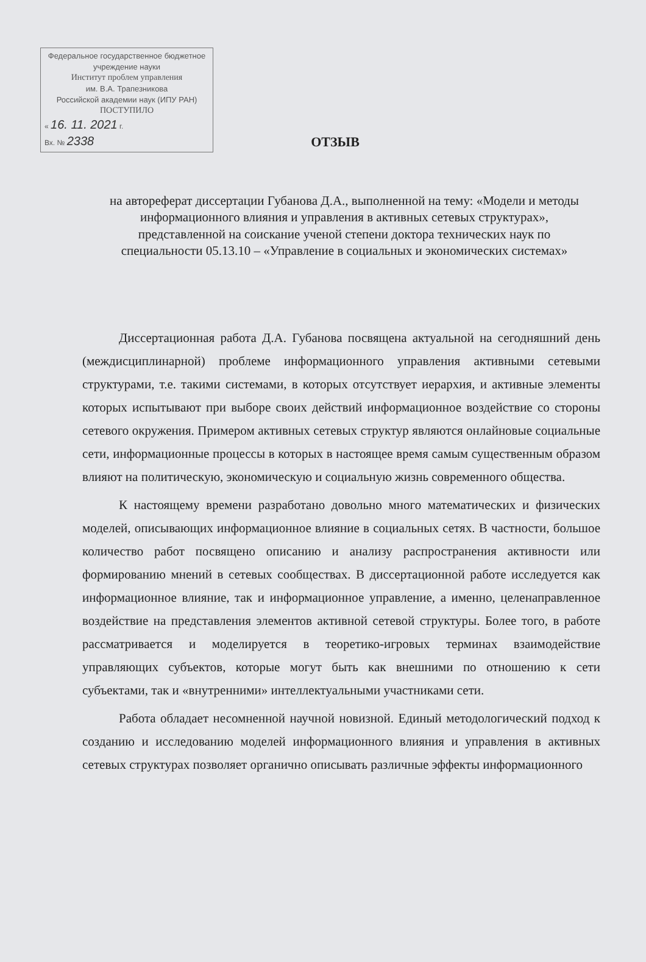Федеральное государственное бюджетное учреждение науки
Институт проблем управления
им. В.А. Трапезникова
Российской академии наук (ИПУ РАН)
ПОСТУПИЛО
« 16. 11. 2021 г.
Вх. № 2338
ОТЗЫВ
на автореферат диссертации Губанова Д.А., выполненной на тему: «Модели и методы информационного влияния и управления в активных сетевых структурах», представленной на соискание ученой степени доктора технических наук по специальности 05.13.10 – «Управление в социальных и экономических системах»
Диссертационная работа Д.А. Губанова посвящена актуальной на сегодняшний день (междисциплинарной) проблеме информационного управления активными сетевыми структурами, т.е. такими системами, в которых отсутствует иерархия, и активные элементы которых испытывают при выборе своих действий информационное воздействие со стороны сетевого окружения. Примером активных сетевых структур являются онлайновые социальные сети, информационные процессы в которых в настоящее время самым существенным образом влияют на политическую, экономическую и социальную жизнь современного общества.
К настоящему времени разработано довольно много математических и физических моделей, описывающих информационное влияние в социальных сетях. В частности, большое количество работ посвящено описанию и анализу распространения активности или формированию мнений в сетевых сообществах. В диссертационной работе исследуется как информационное влияние, так и информационное управление, а именно, целенаправленное воздействие на представления элементов активной сетевой структуры. Более того, в работе рассматривается и моделируется в теоретико-игровых терминах взаимодействие управляющих субъектов, которые могут быть как внешними по отношению к сети субъектами, так и «внутренними» интеллектуальными участниками сети.
Работа обладает несомненной научной новизной. Единый методологический подход к созданию и исследованию моделей информационного влияния и управления в активных сетевых структурах позволяет органично описывать различные эффекты информационного